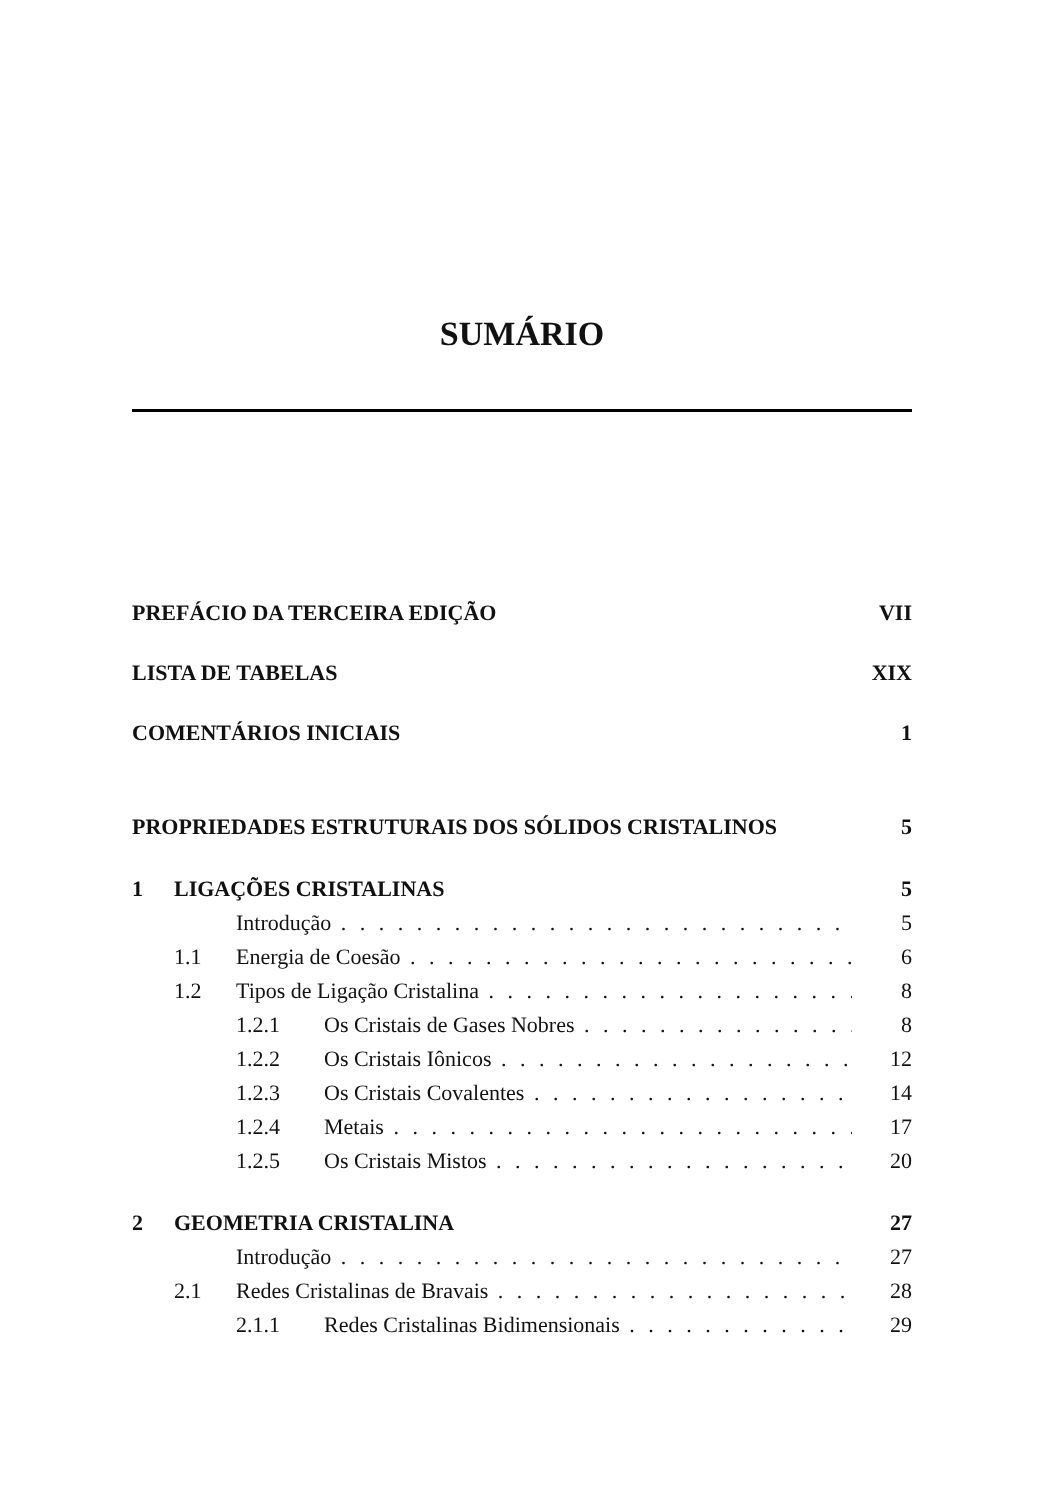SUMÁRIO
PREFÁCIO DA TERCEIRA EDIÇÃO VII
LISTA DE TABELAS XIX
COMENTÁRIOS INICIAIS 1
PROPRIEDADES ESTRUTURAIS DOS SÓLIDOS CRISTALINOS 5
1 LIGAÇÕES CRISTALINAS 5
Introdução 5
1.1 Energia de Coesão 6
1.2 Tipos de Ligação Cristalina 8
1.2.1 Os Cristais de Gases Nobres 8
1.2.2 Os Cristais Iônicos 12
1.2.3 Os Cristais Covalentes 14
1.2.4 Metais 17
1.2.5 Os Cristais Mistos 20
2 GEOMETRIA CRISTALINA 27
Introdução 27
2.1 Redes Cristalinas de Bravais 28
2.1.1 Redes Cristalinas Bidimensionais 29